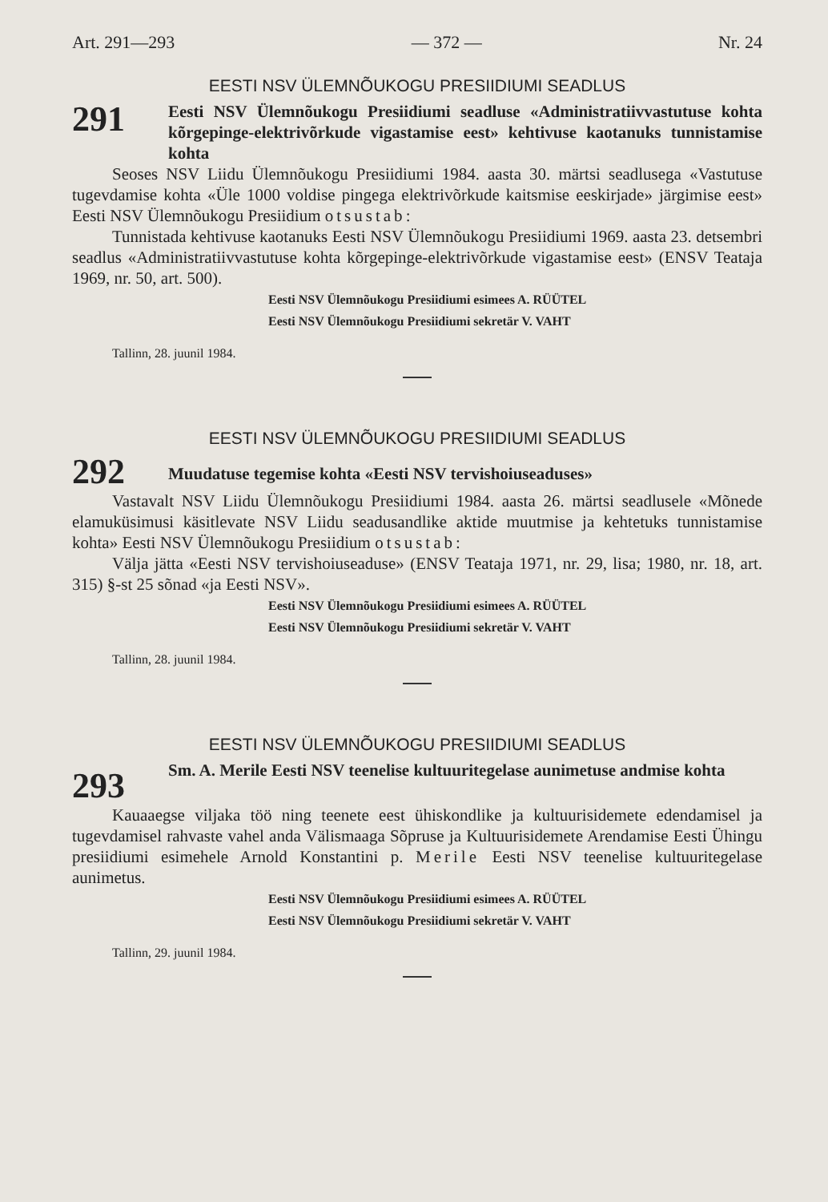Art. 291—293 — 372 — Nr. 24
EESTI NSV ÜLEMNÕUKOGU PRESIIDIUMI SEADLUS
291
Eesti NSV Ülemnõukogu Presiidiumi seadluse «Administratiivvastutuse kohta kõrgepinge-elektrivõrkude vigastamise eest» kehtivuse kaotanuks tunnistamise kohta
Seoses NSV Liidu Ülemnõukogu Presiidiumi 1984. aasta 30. märtsi seadlusega «Vastutuse tugevdamise kohta «Üle 1000 voldise pingega elektrivõrkude kaitsmise eeskirjade» järgimise eest» Eesti NSV Ülemnõukogu Presiidium otsustab:
Tunnistada kehtivuse kaotanuks Eesti NSV Ülemnõukogu Presiidiumi 1969. aasta 23. detsembri seadlus «Administratiivvastutuse kohta kõrgepinge-elektrivõrkude vigastamise eest» (ENSV Teataja 1969, nr. 50, art. 500).
Eesti NSV Ülemnõukogu Presiidiumi esimees A. RÜÜTEL
Eesti NSV Ülemnõukogu Presiidiumi sekretär V. VAHT
Tallinn, 28. juunil 1984.
EESTI NSV ÜLEMNÕUKOGU PRESIIDIUMI SEADLUS
292
Muudatuse tegemise kohta «Eesti NSV tervishoiuseaduses»
Vastavalt NSV Liidu Ülemnõukogu Presiidiumi 1984. aasta 26. märtsi seadlusele «Mõnede elamuküsimusi käsitlevate NSV Liidu seadusandlike aktide muutmise ja kehtetuks tunnistamise kohta» Eesti NSV Ülemnõukogu Presiidium otsustab:
Välja jätta «Eesti NSV tervishoiuseaduse» (ENSV Teataja 1971, nr. 29, lisa; 1980, nr. 18, art. 315) §-st 25 sõnad «ja Eesti NSV».
Eesti NSV Ülemnõukogu Presiidiumi esimees A. RÜÜTEL
Eesti NSV Ülemnõukogu Presiidiumi sekretär V. VAHT
Tallinn, 28. juunil 1984.
EESTI NSV ÜLEMNÕUKOGU PRESIIDIUMI SEADLUS
293
Sm. A. Merile Eesti NSV teenelise kultuuritegelase aunimetuse andmise kohta
Kauaaegse viljaka töö ning teenete eest ühiskondlike ja kultuurisidemete edendamisel ja tugevdamisel rahvaste vahel anda Välismaaga Sõpruse ja Kultuurisidemete Arendamise Eesti Ühingu presiidiumi esimehele Arnold Konstantini p. Merile Eesti NSV teenelise kultuuritegelase aunimetus.
Eesti NSV Ülemnõukogu Presiidiumi esimees A. RÜÜTEL
Eesti NSV Ülemnõukogu Presiidiumi sekretär V. VAHT
Tallinn, 29. juunil 1984.